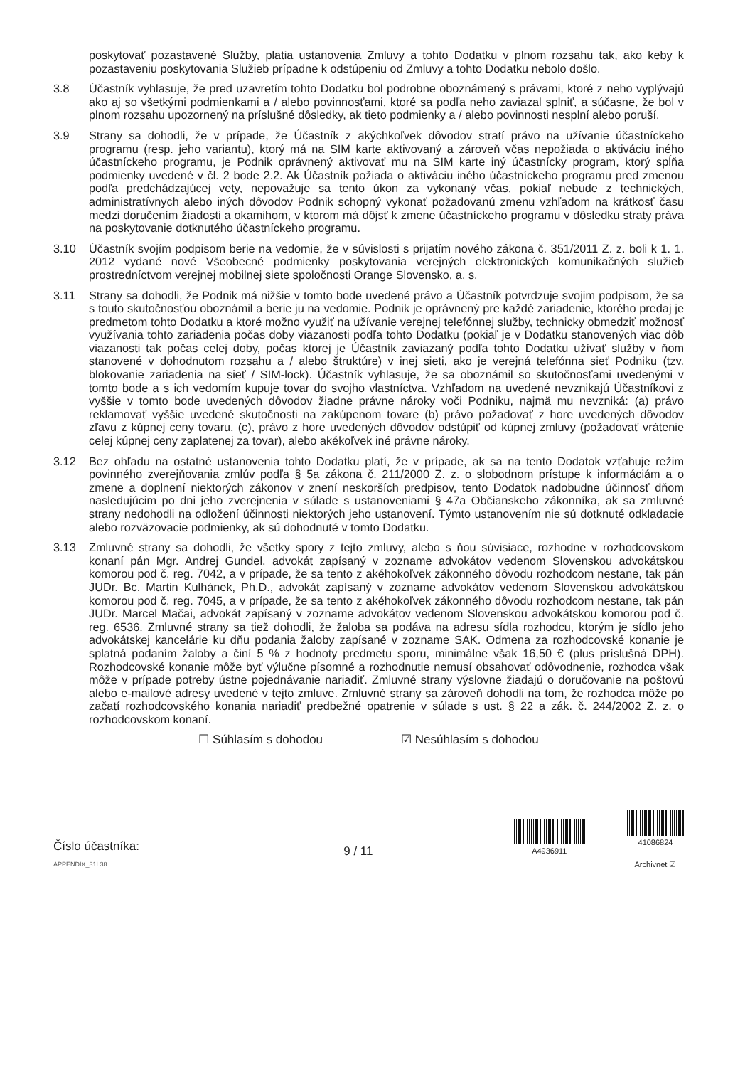poskytovať pozastavené Služby, platia ustanovenia Zmluvy a tohto Dodatku v plnom rozsahu tak, ako keby k pozastaveniu poskytovania Služieb prípadne k odstúpeniu od Zmluvy a tohto Dodatku nebolo došlo.
3.8 Účastník vyhlasuje, že pred uzavretím tohto Dodatku bol podrobne oboznámený s právami, ktoré z neho vyplývajú ako aj so všetkými podmienkami a / alebo povinnosťami, ktoré sa podľa neho zaviazal splniť, a súčasne, že bol v plnom rozsahu upozornený na príslušné dôsledky, ak tieto podmienky a / alebo povinnosti nesplní alebo poruší.
3.9 Strany sa dohodli, že v prípade, že Účastník z akýchkoľvek dôvodov stratí právo na užívanie účastníckeho programu (resp. jeho variantu), ktorý má na SIM karte aktivovaný a zároveň včas nepožiada o aktiváciu iného účastníckeho programu, je Podnik oprávnený aktivovať mu na SIM karte iný účastnícky program, ktorý spĺňa podmienky uvedené v čl. 2 bode 2.2. Ak Účastník požiada o aktiváciu iného účastníckeho programu pred zmenou podľa predchádzajúcej vety, nepovažuje sa tento úkon za vykonaný včas, pokiaľ nebude z technických, administratívnych alebo iných dôvodov Podnik schopný vykonať požadovanú zmenu vzhľadom na krátkosť času medzi doručením žiadosti a okamihom, v ktorom má dôjsť k zmene účastníckeho programu v dôsledku straty práva na poskytovanie dotknutého účastníckeho programu.
3.10 Účastník svojím podpisom berie na vedomie, že v súvislosti s prijatím nového zákona č. 351/2011 Z. z. boli k 1. 1. 2012 vydané nové Všeobecné podmienky poskytovania verejných elektronických komunikačných služieb prostredníctvom verejnej mobilnej siete spoločnosti Orange Slovensko, a. s.
3.11 Strany sa dohodli, že Podnik má nižšie v tomto bode uvedené právo a Účastník potvrdzuje svojim podpisom, že sa s touto skutočnosťou oboznámil a berie ju na vedomie. Podnik je oprávnený pre každé zariadenie, ktorého predaj je predmetom tohto Dodatku a ktoré možno využiť na užívanie verejnej telefónnej služby, technicky obmedziť možnosť využívania tohto zariadenia počas doby viazanosti podľa tohto Dodatku (pokiaľ je v Dodatku stanovených viac dôb viazanosti tak počas celej doby, počas ktorej je Účastník zaviazaný podľa tohto Dodatku užívať služby v ňom stanovené v dohodnutom rozsahu a / alebo štruktúre) v inej sieti, ako je verejná telefónna sieť Podniku (tzv. blokovanie zariadenia na sieť / SIM-lock). Účastník vyhlasuje, že sa oboznámil so skutočnosťami uvedenými v tomto bode a s ich vedomím kupuje tovar do svojho vlastníctva. Vzhľadom na uvedené nevznikajú Účastníkovi z vyššie v tomto bode uvedených dôvodov žiadne právne nároky voči Podniku, najmä mu nevzniká: (a) právo reklamovať vyššie uvedené skutočnosti na zakúpenom tovare (b) právo požadovať z hore uvedených dôvodov zľavu z kúpnej ceny tovaru, (c), právo z hore uvedených dôvodov odstúpiť od kúpnej zmluvy (požadovať vrátenie celej kúpnej ceny zaplatenej za tovar), alebo akékoľvek iné právne nároky.
3.12 Bez ohľadu na ostatné ustanovenia tohto Dodatku platí, že v prípade, ak sa na tento Dodatok vzťahuje režim povinného zverejňovania zmlúv podľa § 5a zákona č. 211/2000 Z. z. o slobodnom prístupe k informáciám a o zmene a doplnení niektorých zákonov v znení neskorších predpisov, tento Dodatok nadobudne účinnosť dňom nasledujúcim po dni jeho zverejnenia v súlade s ustanoveniami § 47a Občianskeho zákonníka, ak sa zmluvné strany nedohodli na odložení účinnosti niektorých jeho ustanovení. Týmto ustanovením nie sú dotknuté odkladacie alebo rozväzovacie podmienky, ak sú dohodnuté v tomto Dodatku.
3.13 Zmluvné strany sa dohodli, že všetky spory z tejto zmluvy, alebo s ňou súvisiace, rozhodne v rozhodcovskom konaní pán Mgr. Andrej Gundel, advokát zapísaný v zozname advokátov vedenom Slovenskou advokátskou komorou pod č. reg. 7042, a v prípade, že sa tento z akéhokoľvek zákonného dôvodu rozhodcom nestane, tak pán JUDr. Bc. Martin Kulhánek, Ph.D., advokát zapísaný v zozname advokátov vedenom Slovenskou advokátskou komorou pod č. reg. 7045, a v prípade, že sa tento z akéhokoľvek zákonného dôvodu rozhodcom nestane, tak pán JUDr. Marcel Mačai, advokát zapísaný v zozname advokátov vedenom Slovenskou advokátskou komorou pod č. reg. 6536. Zmluvné strany sa tiež dohodli, že žaloba sa podáva na adresu sídla rozhodcu, ktorým je sídlo jeho advokátskej kancelárie ku dňu podania žaloby zapísané v zozname SAK. Odmena za rozhodcovské konanie je splatná podaním žaloby a činí 5 % z hodnoty predmetu sporu, minimálne však 16,50 € (plus príslušná DPH). Rozhodcovské konanie môže byť výlučne písomné a rozhodnutie nemusí obsahovať odôvodnenie, rozhodca však môže v prípade potreby ústne pojednávanie nariadiť. Zmluvné strany výslovne žiadajú o doručovanie na poštovú alebo e-mailové adresy uvedené v tejto zmluve. Zmluvné strany sa zároveň dohodli na tom, že rozhodca môže po začatí rozhodcovského konania nariadiť predbežné opatrenie v súlade s ust. § 22 a zák. č. 244/2002 Z. z. o rozhodcovskom konaní.
☐ Súhlasím s dohodou ☑ Nesúhlasím s dohodou
Číslo účastníka:
APPENDIX_31L38
9 / 11
A4936911
41086824
Archivnet ☑